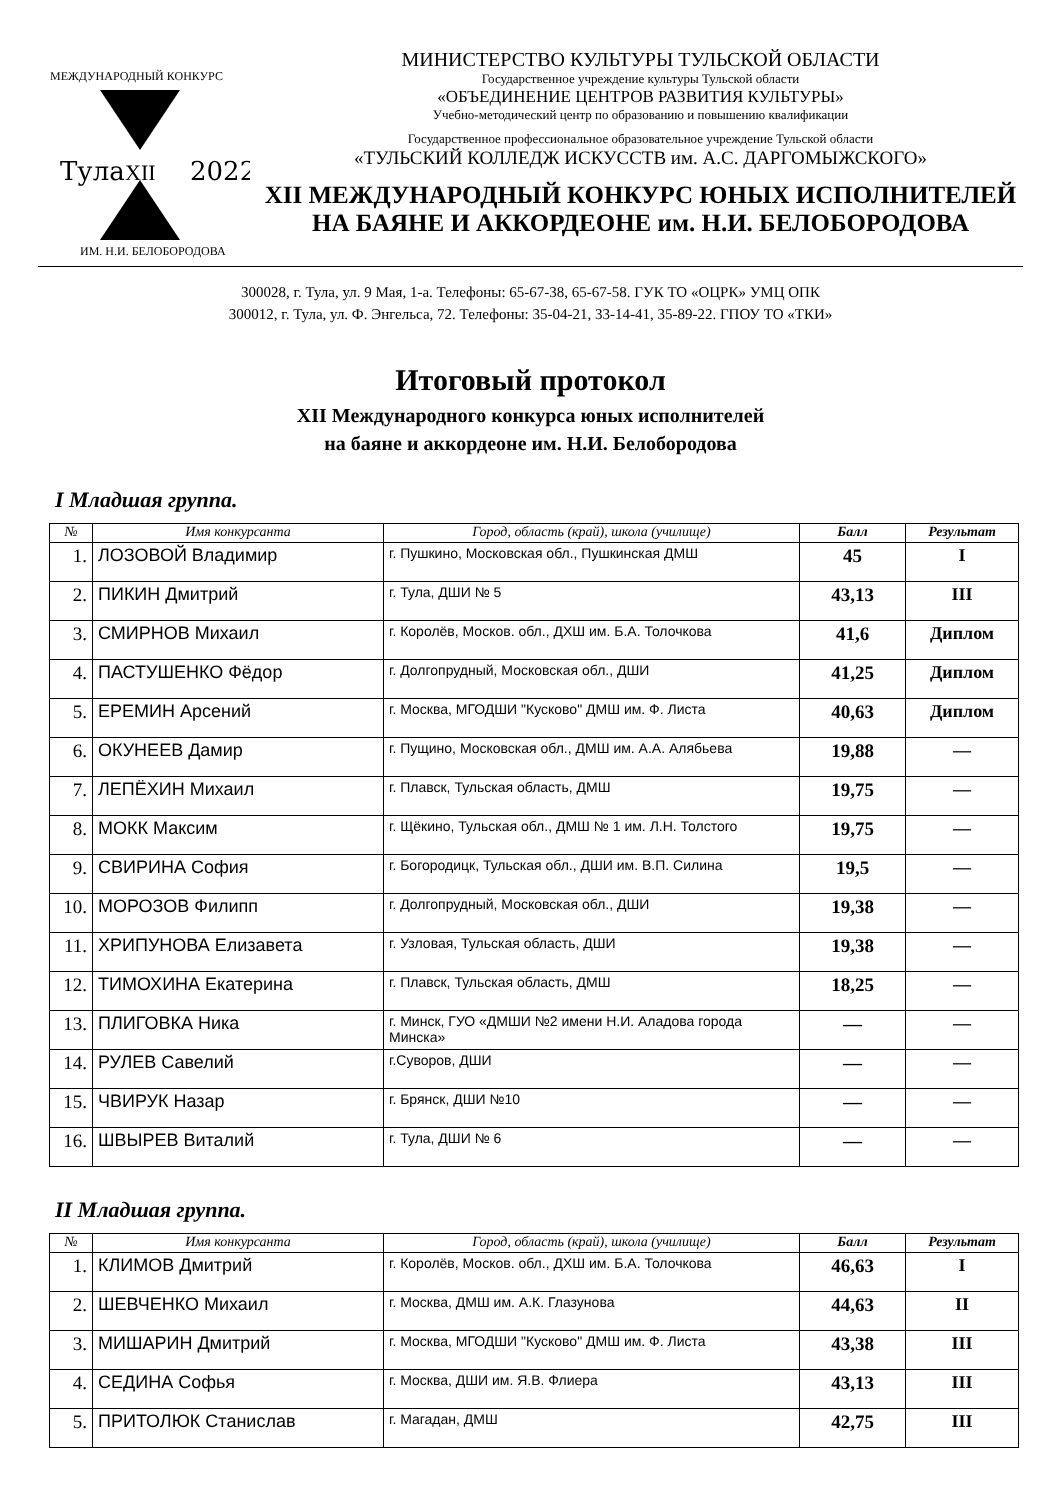Тула
2022
XII
МЕЖДУНАРОДНЫЙ КОНКУРС
ИМ. Н.И. БЕЛОБОРОДОВА
МИНИСТЕРСТВО КУЛЬТУРЫ ТУЛЬСКОЙ ОБЛАСТИ
Государственное учреждение культуры Тульской области
«ОБЪЕДИНЕНИЕ ЦЕНТРОВ РАЗВИТИЯ КУЛЬТУРЫ»
Учебно-методический центр по образованию и повышению квалификации
Государственное профессиональное образовательное учреждение Тульской области
«ТУЛЬСКИЙ КОЛЛЕДЖ ИСКУССТВ им. А.С. ДАРГОМЫЖСКОГО»
XII МЕЖДУНАРОДНЫЙ КОНКУРС ЮНЫХ ИСПОЛНИТЕЛЕЙ
НА БАЯНЕ И АККОРДЕОНЕ им. Н.И. БЕЛОБОРОДОВА
300028, г. Тула, ул. 9 Мая, 1-а. Телефоны: 65-67-38, 65-67-58. ГУК ТО «ОЦРК» УМЦ ОПК
300012, г. Тула, ул. Ф. Энгельса, 72. Телефоны: 35-04-21, 33-14-41, 35-89-22. ГПОУ ТО «ТКИ»
Итоговый протокол
XII Международного конкурса юных исполнителей
на баяне и аккордеоне им. Н.И. Белобородова
I Младшая группа.
| № | Имя конкурсанта | Город, область (край), школа (училище) | Балл | Результат |
| --- | --- | --- | --- | --- |
| 1. | ЛОЗОВОЙ Владимир | г. Пушкино, Московская обл., Пушкинская ДМШ | 45 | I |
| 2. | ПИКИН Дмитрий | г. Тула, ДШИ № 5 | 43,13 | III |
| 3. | СМИРНОВ Михаил | г. Королёв, Москов. обл., ДХШ им. Б.А. Толочкова | 41,6 | Диплом |
| 4. | ПАСТУШЕНКО Фёдор | г. Долгопрудный, Московская обл., ДШИ | 41,25 | Диплом |
| 5. | ЕРЕМИН Арсений | г. Москва, МГОДШИ "Кусково" ДМШ им. Ф. Листа | 40,63 | Диплом |
| 6. | ОКУНЕЕВ Дамир | г. Пущино, Московская обл., ДМШ им. А.А. Алябьева | 19,88 | — |
| 7. | ЛЕПЁХИН Михаил | г. Плавск, Тульская область, ДМШ | 19,75 | — |
| 8. | МОКК Максим | г. Щёкино, Тульская обл., ДМШ № 1 им. Л.Н. Толстого | 19,75 | — |
| 9. | СВИРИНА София | г. Богородицк, Тульская обл., ДШИ им. В.П. Силина | 19,5 | — |
| 10. | МОРОЗОВ Филипп | г. Долгопрудный, Московская обл., ДШИ | 19,38 | — |
| 11. | ХРИПУНОВА Елизавета | г. Узловая, Тульская область, ДШИ | 19,38 | — |
| 12. | ТИМОХИНА Екатерина | г. Плавск, Тульская область, ДМШ | 18,25 | — |
| 13. | ПЛИГОВКА Ника | г. Минск, ГУО «ДМШИ №2 имени Н.И. Аладова города Минска» | — | — |
| 14. | РУЛЕВ Савелий | г.Суворов, ДШИ | — | — |
| 15. | ЧВИРУК Назар | г. Брянск, ДШИ №10 | — | — |
| 16. | ШВЫРЕВ Виталий | г. Тула, ДШИ № 6 | — | — |
II Младшая группа.
| № | Имя конкурсанта | Город, область (край), школа (училище) | Балл | Результат |
| --- | --- | --- | --- | --- |
| 1. | КЛИМОВ Дмитрий | г. Королёв, Москов. обл., ДХШ им. Б.А. Толочкова | 46,63 | I |
| 2. | ШЕВЧЕНКО Михаил | г. Москва, ДМШ им. А.К. Глазунова | 44,63 | II |
| 3. | МИШАРИН Дмитрий | г. Москва, МГОДШИ "Кусково" ДМШ им. Ф. Листа | 43,38 | III |
| 4. | СЕДИНА Софья | г. Москва, ДШИ им. Я.В. Флиера | 43,13 | III |
| 5. | ПРИТОЛЮК Станислав | г. Магадан, ДМШ | 42,75 | III |